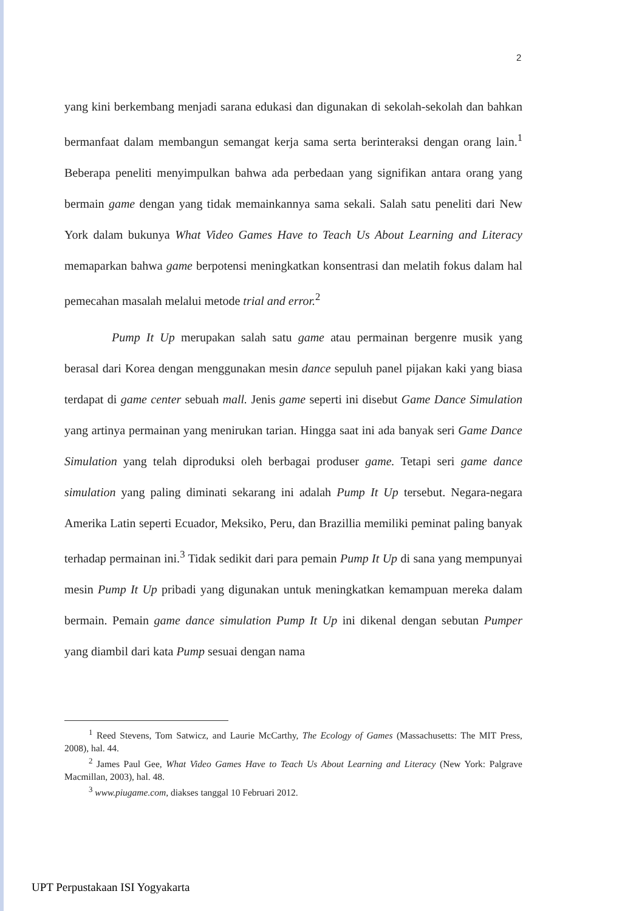2
yang kini berkembang menjadi sarana edukasi dan digunakan di sekolah-sekolah dan bahkan bermanfaat dalam membangun semangat kerja sama serta berinteraksi dengan orang lain.<sup>1</sup> Beberapa peneliti menyimpulkan bahwa ada perbedaan yang signifikan antara orang yang bermain game dengan yang tidak memainkannya sama sekali. Salah satu peneliti dari New York dalam bukunya What Video Games Have to Teach Us About Learning and Literacy memaparkan bahwa game berpotensi meningkatkan konsentrasi dan melatih fokus dalam hal pemecahan masalah melalui metode trial and error.<sup>2</sup>
Pump It Up merupakan salah satu game atau permainan bergenre musik yang berasal dari Korea dengan menggunakan mesin dance sepuluh panel pijakan kaki yang biasa terdapat di game center sebuah mall. Jenis game seperti ini disebut Game Dance Simulation yang artinya permainan yang menirukan tarian. Hingga saat ini ada banyak seri Game Dance Simulation yang telah diproduksi oleh berbagai produser game. Tetapi seri game dance simulation yang paling diminati sekarang ini adalah Pump It Up tersebut. Negara-negara Amerika Latin seperti Ecuador, Meksiko, Peru, dan Brazillia memiliki peminat paling banyak terhadap permainan ini.<sup>3</sup> Tidak sedikit dari para pemain Pump It Up di sana yang mempunyai mesin Pump It Up pribadi yang digunakan untuk meningkatkan kemampuan mereka dalam bermain. Pemain game dance simulation Pump It Up ini dikenal dengan sebutan Pumper yang diambil dari kata Pump sesuai dengan nama
<sup>1</sup> Reed Stevens, Tom Satwicz, and Laurie McCarthy, The Ecology of Games (Massachusetts: The MIT Press, 2008), hal. 44.
<sup>2</sup> James Paul Gee, What Video Games Have to Teach Us About Learning and Literacy (New York: Palgrave Macmillan, 2003), hal. 48.
<sup>3</sup> www.piugame.com, diakses tanggal 10 Februari 2012.
UPT Perpustakaan ISI Yogyakarta